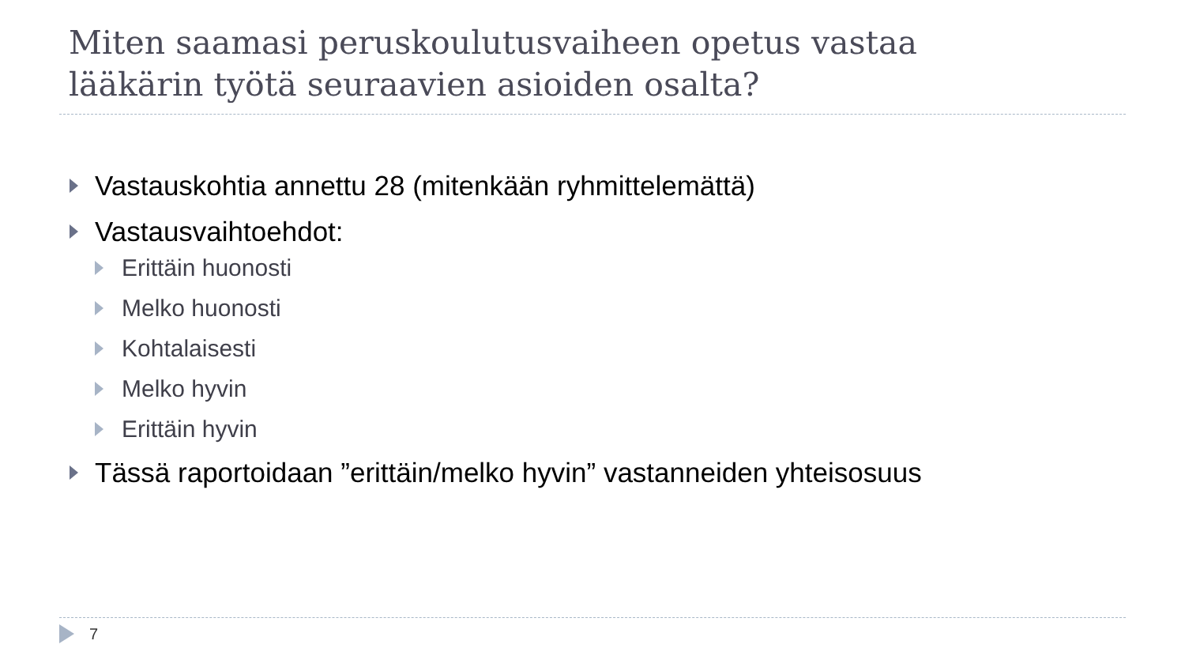Miten saamasi peruskoulutusvaiheen opetus vastaa
lääkärin työtä seuraavien asioiden osalta?
Vastauskohtia annettu 28 (mitenkään ryhmittelemättä)
Vastausvaihtoehdot:
Erittäin huonosti
Melko huonosti
Kohtalaisesti
Melko hyvin
Erittäin hyvin
Tässä raportoidaan ”erittäin/melko hyvin” vastanneiden yhteisosuus
7